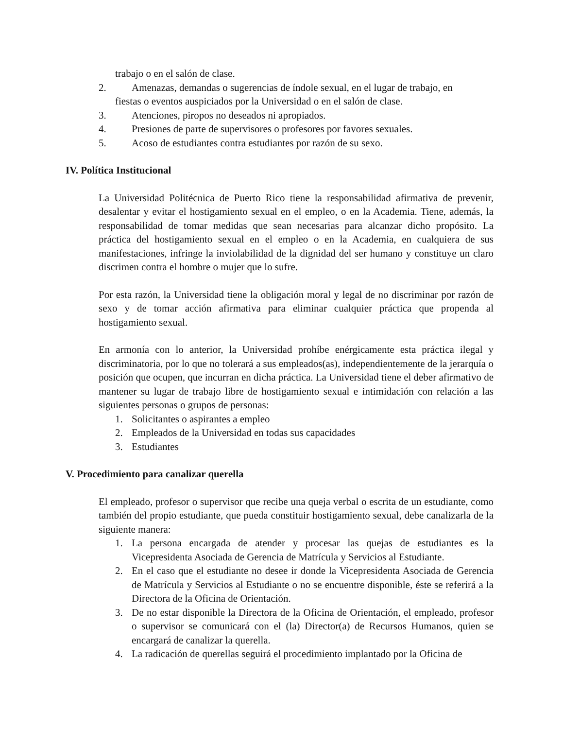trabajo o en el salón de clase.
2. Amenazas, demandas o sugerencias de índole sexual, en el lugar de trabajo, en
fiestas o eventos auspiciados por la Universidad o en el salón de clase.
3. Atenciones, piropos no deseados ni apropiados.
4. Presiones de parte de supervisores o profesores por favores sexuales.
5. Acoso de estudiantes contra estudiantes por razón de su sexo.
IV. Política Institucional
La Universidad Politécnica de Puerto Rico tiene la responsabilidad afirmativa de prevenir, desalentar y evitar el hostigamiento sexual en el empleo, o en la Academia. Tiene, además, la responsabilidad de tomar medidas que sean necesarias para alcanzar dicho propósito. La práctica del hostigamiento sexual en el empleo o en la Academia, en cualquiera de sus manifestaciones, infringe la inviolabilidad de la dignidad del ser humano y constituye un claro discrimen contra el hombre o mujer que lo sufre.
Por esta razón, la Universidad tiene la obligación moral y legal de no discriminar por razón de sexo y de tomar acción afirmativa para eliminar cualquier práctica que propenda al hostigamiento sexual.
En armonía con lo anterior, la Universidad prohíbe enérgicamente esta práctica ilegal y discriminatoria, por lo que no tolerará a sus empleados(as), independientemente de la jerarquía o posición que ocupen, que incurran en dicha práctica. La Universidad tiene el deber afirmativo de mantener su lugar de trabajo libre de hostigamiento sexual e intimidación con relación a las siguientes personas o grupos de personas:
1. Solicitantes o aspirantes a empleo
2. Empleados de la Universidad en todas sus capacidades
3. Estudiantes
V. Procedimiento para canalizar querella
El empleado, profesor o supervisor que recibe una queja verbal o escrita de un estudiante, como también del propio estudiante, que pueda constituir hostigamiento sexual, debe canalizarla de la siguiente manera:
1. La persona encargada de atender y procesar las quejas de estudiantes es la Vicepresidenta Asociada de Gerencia de Matrícula y Servicios al Estudiante.
2. En el caso que el estudiante no desee ir donde la Vicepresidenta Asociada de Gerencia de Matrícula y Servicios al Estudiante o no se encuentre disponible, éste se referirá a la Directora de la Oficina de Orientación.
3. De no estar disponible la Directora de la Oficina de Orientación, el empleado, profesor o supervisor se comunicará con el (la) Director(a) de Recursos Humanos, quien se encargará de canalizar la querella.
4. La radicación de querellas seguirá el procedimiento implantado por la Oficina de